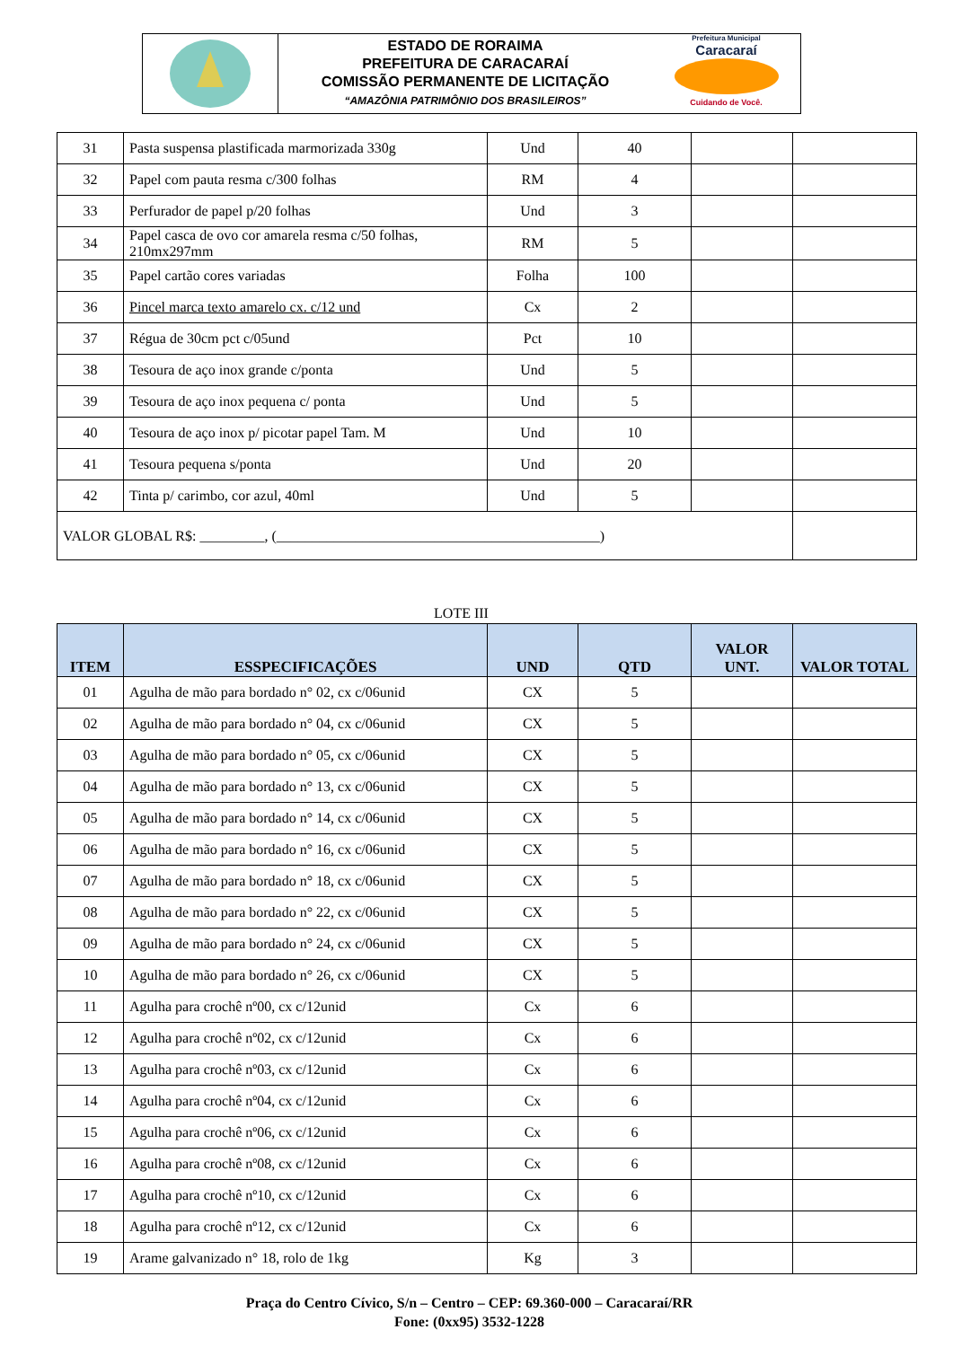ESTADO DE RORAIMA
PREFEITURA DE CARACARAÍ
COMISSÃO PERMANENTE DE LICITAÇÃO
“AMAZÔNIA PATRIMÔNIO DOS BRASILEIROS”
Prefeitura Municipal
Caracaraí
Cuidando de Você.
| 31 | Pasta suspensa plastificada marmorizada 330g | Und | 40 | | |
| 32 | Papel com pauta resma c/300 folhas | RM | 4 | | |
| 33 | Perfurador de papel p/20 folhas | Und | 3 | | |
| 34 | Papel casca de ovo cor amarela resma c/50 folhas, 210mx297mm | RM | 5 | | |
| 35 | Papel cartão cores variadas | Folha | 100 | | |
| 36 | Pincel marca texto amarelo cx. c/12 und | Cx | 2 | | |
| 37 | Régua de 30cm pct c/05und | Pct | 10 | | |
| 38 | Tesoura de aço inox grande c/ponta | Und | 5 | | |
| 39 | Tesoura de aço inox pequena c/ ponta | Und | 5 | | |
| 40 | Tesoura de aço inox p/ picotar papel Tam. M | Und | 10 | | |
| 41 | Tesoura pequena s/ponta | Und | 20 | | |
| 42 | Tinta p/ carimbo, cor azul, 40ml | Und | 5 | | |
| VALOR GLOBAL R$: _________, (_____________________________________________) | | | | | |
LOTE III
| ITEM | ESSPECIFICAÇÕES | UND | QTD | VALOR UNT. | VALOR TOTAL |
| --- | --- | --- | --- | --- | --- |
| 01 | Agulha de mão para bordado n° 02, cx c/06unid | CX | 5 | | |
| 02 | Agulha de mão para bordado n° 04, cx c/06unid | CX | 5 | | |
| 03 | Agulha de mão para bordado n° 05, cx c/06unid | CX | 5 | | |
| 04 | Agulha de mão para bordado n° 13, cx c/06unid | CX | 5 | | |
| 05 | Agulha de mão para bordado n° 14, cx c/06unid | CX | 5 | | |
| 06 | Agulha de mão para bordado n° 16, cx c/06unid | CX | 5 | | |
| 07 | Agulha de mão para bordado n° 18, cx c/06unid | CX | 5 | | |
| 08 | Agulha de mão para bordado n° 22, cx c/06unid | CX | 5 | | |
| 09 | Agulha de mão para bordado n° 24, cx c/06unid | CX | 5 | | |
| 10 | Agulha de mão para bordado n° 26, cx c/06unid | CX | 5 | | |
| 11 | Agulha para crochê nº00, cx c/12unid | Cx | 6 | | |
| 12 | Agulha para crochê nº02, cx c/12unid | Cx | 6 | | |
| 13 | Agulha para crochê nº03, cx c/12unid | Cx | 6 | | |
| 14 | Agulha para crochê nº04, cx c/12unid | Cx | 6 | | |
| 15 | Agulha para crochê nº06, cx c/12unid | Cx | 6 | | |
| 16 | Agulha para crochê nº08, cx c/12unid | Cx | 6 | | |
| 17 | Agulha para crochê nº10, cx c/12unid | Cx | 6 | | |
| 18 | Agulha para crochê nº12, cx c/12unid | Cx | 6 | | |
| 19 | Arame galvanizado n° 18, rolo de 1kg | Kg | 3 | | |
Praça do Centro Cívico, S/n – Centro – CEP: 69.360-000 – Caracaraí/RR
Fone: (0xx95) 3532-1228